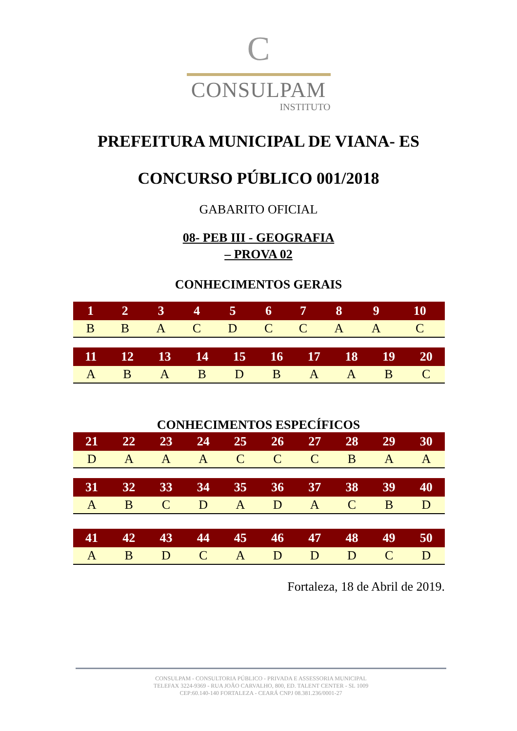C
CONSULPAM
INSTITUTO
PREFEITURA MUNICIPAL DE VIANA- ES
CONCURSO PÚBLICO 001/2018
GABARITO OFICIAL
08- PEB III - GEOGRAFIA
– PROVA 02
CONHECIMENTOS GERAIS
| 1 | 2 | 3 | 4 | 5 | 6 | 7 | 8 | 9 | 10 |
| --- | --- | --- | --- | --- | --- | --- | --- | --- | --- |
| B | B | A | C | D | C | C | A | A | C |
| 11 | 12 | 13 | 14 | 15 | 16 | 17 | 18 | 19 | 20 |
| --- | --- | --- | --- | --- | --- | --- | --- | --- | --- |
| A | B | A | B | D | B | A | A | B | C |
CONHECIMENTOS ESPECÍFICOS
| 21 | 22 | 23 | 24 | 25 | 26 | 27 | 28 | 29 | 30 |
| --- | --- | --- | --- | --- | --- | --- | --- | --- | --- |
| D | A | A | A | C | C | C | B | A | A |
| 31 | 32 | 33 | 34 | 35 | 36 | 37 | 38 | 39 | 40 |
| --- | --- | --- | --- | --- | --- | --- | --- | --- | --- |
| A | B | C | D | A | D | A | C | B | D |
| 41 | 42 | 43 | 44 | 45 | 46 | 47 | 48 | 49 | 50 |
| --- | --- | --- | --- | --- | --- | --- | --- | --- | --- |
| A | B | D | C | A | D | D | D | C | D |
Fortaleza, 18 de Abril de 2019.
CONSULPAM - CONSULTORIA PÚBLICO - PRIVADA E ASSESSORIA MUNICIPAL
TELEFAX 3224-9369 - RUA JOÃO CARVALHO, 800, ED. TALENT CENTER - SL 1009
CEP:60.140-140 FORTALEZA - CEARÁ CNPJ 08.381.236/0001-27